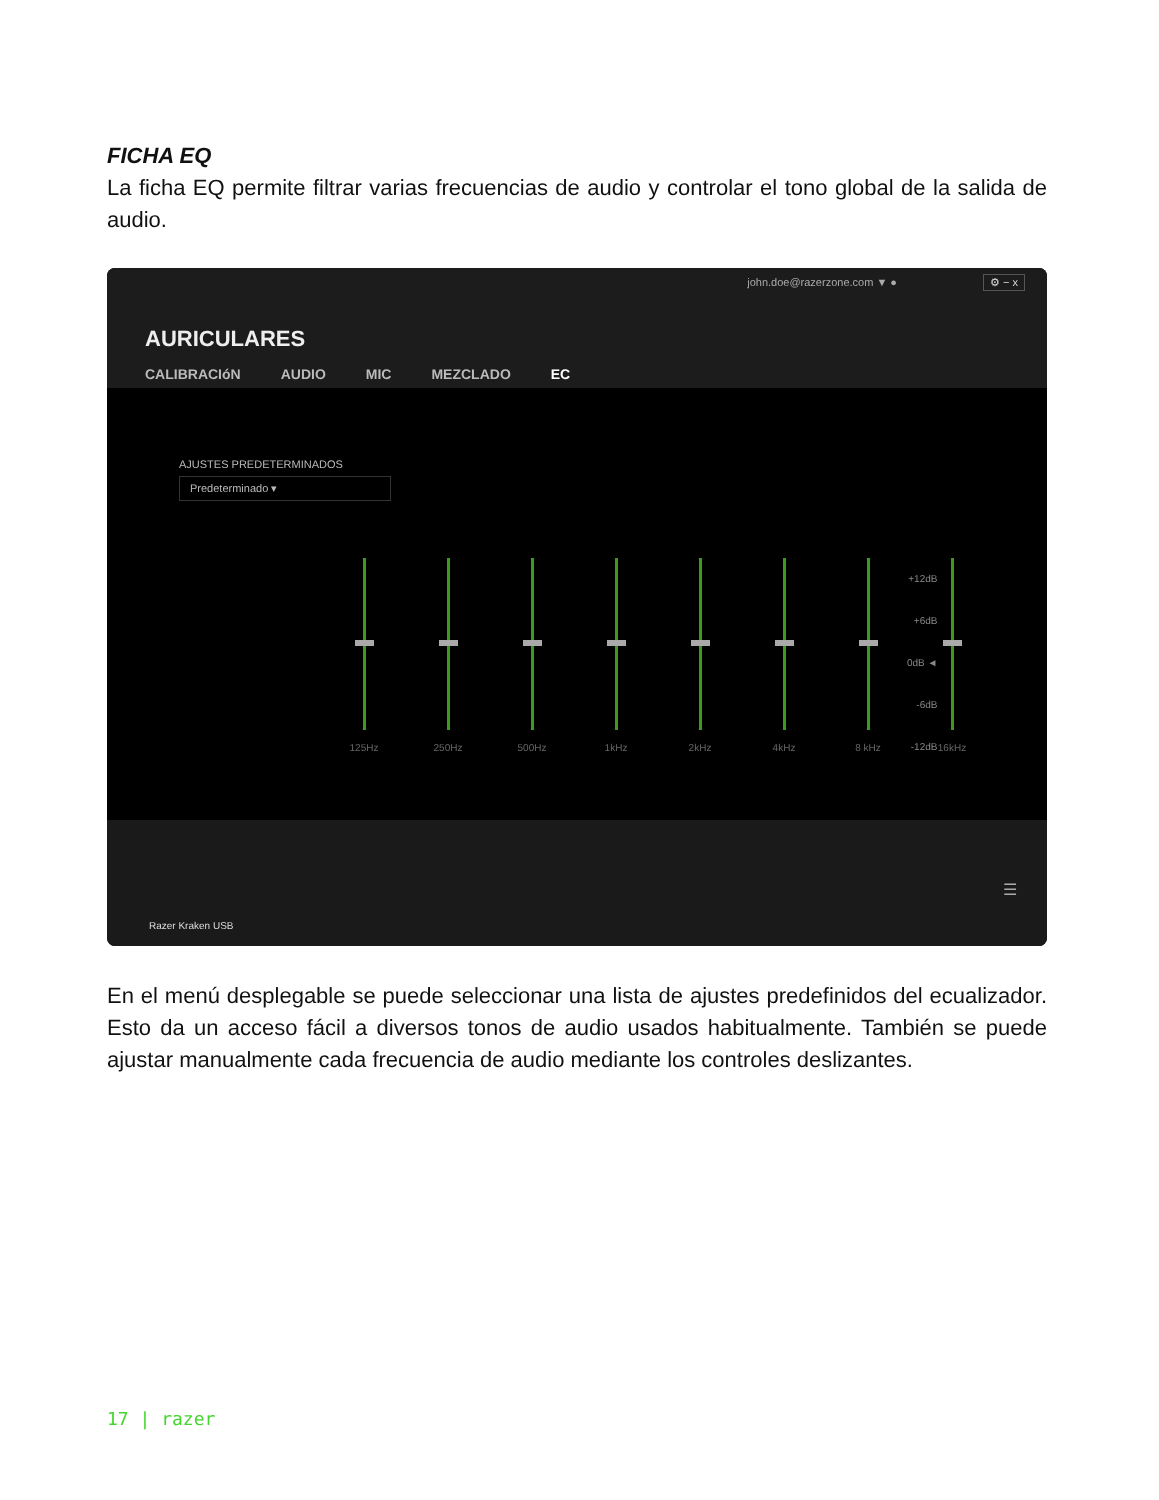FICHA EQ
La ficha EQ permite filtrar varias frecuencias de audio y controlar el tono global de la salida de audio.
john.doe@razerzone.com ▼ ● ⚙ − x
AURICULARES
CALIBRACIóN AUDIO MIC MEZCLADO EC
AJUSTES PREDETERMINADOS
Predeterminado ▾
125Hz 250Hz 500Hz 1kHz 2kHz 4kHz 8 kHz 16kHz
+12dB
+6dB
0dB ◄
-6dB
-12dB
Razer Kraken USB
☰
En el menú desplegable se puede seleccionar una lista de ajustes predefinidos del ecualizador. Esto da un acceso fácil a diversos tonos de audio usados habitualmente. También se puede ajustar manualmente cada frecuencia de audio mediante los controles deslizantes.
17 | razer